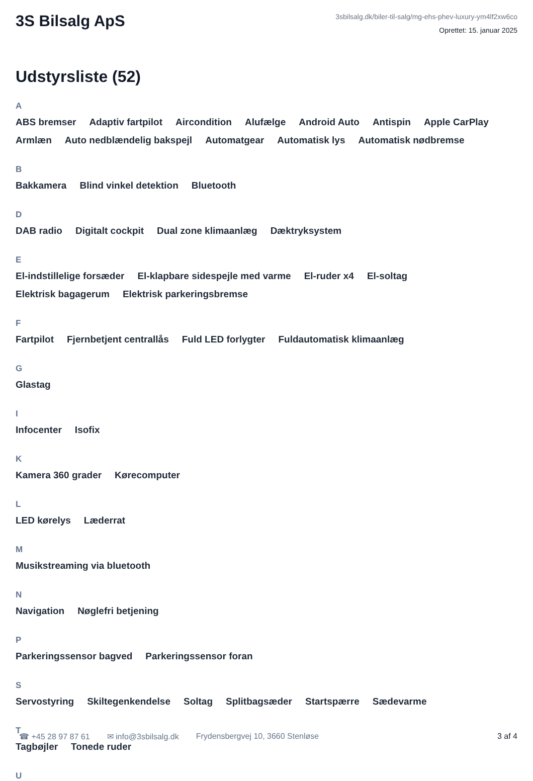3S Bilsalg ApS
3sbilsalg.dk/biler-til-salg/mg-ehs-phev-luxury-ym4lf2xw6co
Oprettet: 15. januar 2025
Udstyrsliste (52)
A
ABS bremser Adaptiv fartpilot Aircondition Alufælge Android Auto Antispin Apple CarPlay Armlæn Auto nedblændelig bakspejl Automatgear Automatisk lys Automatisk nødbremse
B
Bakkamera Blind vinkel detektion Bluetooth
D
DAB radio Digitalt cockpit Dual zone klimaanlæg Dæktryksystem
E
El-indstillelige forsæder El-klapbare sidespejle med varme El-ruder x4 El-soltag Elektrisk bagagerum Elektrisk parkeringsbremse
F
Fartpilot Fjernbetjent centrallås Fuld LED forlygter Fuldautomatisk klimaanlæg
G
Glastag
I
Infocenter Isofix
K
Kamera 360 grader Kørecomputer
L
LED kørelys Læderrat
M
Musikstreaming via bluetooth
N
Navigation Nøglefri betjening
P
Parkeringssensor bagved Parkeringssensor foran
S
Servostyring Skiltegenkendelse Soltag Splitbagsæder Startspærre Sædevarme
T
Tagbøjler Tonede ruder
U
☎ +45 28 97 87 61 ✉ info@3sbilsalg.dk Frydensbergvej 10, 3660 Stenløse 3 af 4